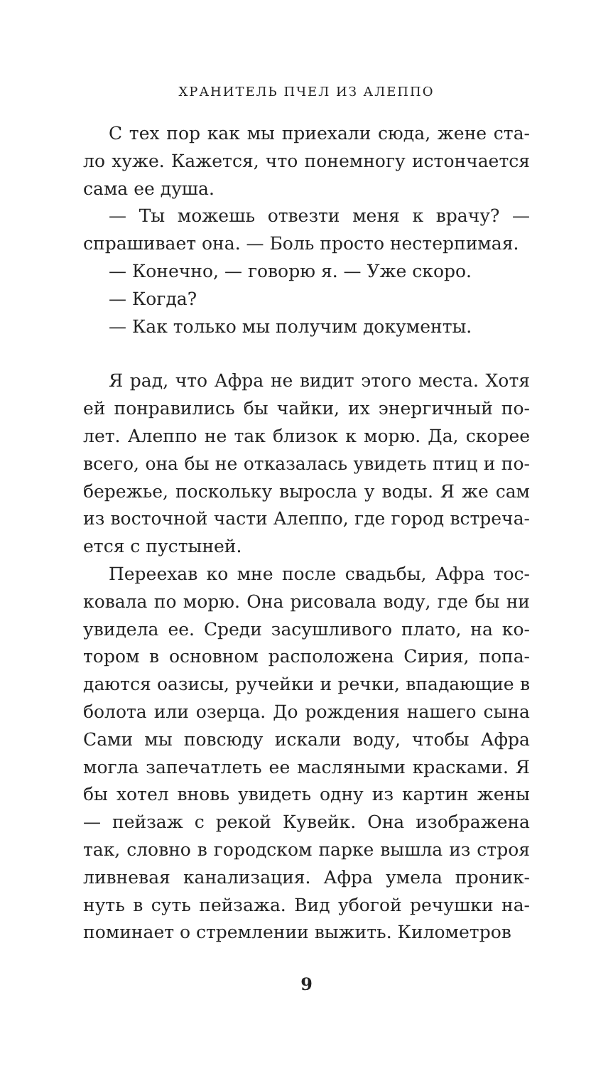ХРАНИТЕЛЬ ПЧЕЛ ИЗ АЛЕППО
С тех пор как мы приехали сюда, жене ста­ло хуже. Кажется, что понемногу истончается сама ее душа.
— Ты можешь отвезти меня к врачу? — спрашивает она. — Боль просто нестерпимая.
— Конечно, — говорю я. — Уже скоро.
— Когда?
— Как только мы получим документы.
Я рад, что Афра не видит этого места. Хотя ей понравились бы чайки, их энергичный по­лет. Алеппо не так близок к морю. Да, скорее всего, она бы не отказалась увидеть птиц и по­бережье, поскольку выросла у воды. Я же сам из восточной части Алеппо, где город встреча­ется с пустыней.
Переехав ко мне после свадьбы, Афра тос­ковала по морю. Она рисовала воду, где бы ни увидела ее. Среди засушливого плато, на ко­тором в основном расположена Сирия, попа­даются оазисы, ручейки и речки, впадающие в болота или озерца. До рождения нашего сы­на Сами мы повсюду искали воду, чтобы Афра могла запечатлеть ее масляными красками. Я бы хотел вновь увидеть одну из картин же­ны — пейзаж с рекой Кувейк. Она изображена так, словно в городском парке вышла из строя ливневая канализация. Афра умела проник­нуть в суть пейзажа. Вид убогой речушки на­поминает о стремлении выжить. Километров
9